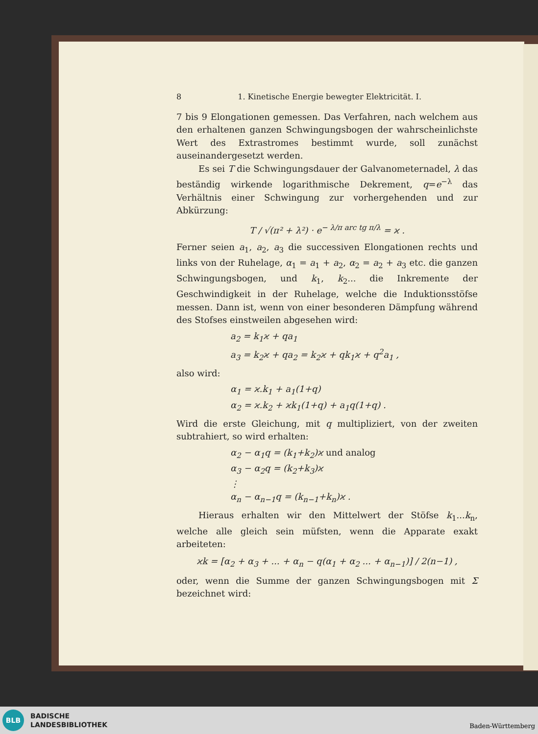8 1. Kinetische Energie bewegter Elektricität. I.
7 bis 9 Elongationen gemessen. Das Verfahren, nach welchem aus den erhaltenen ganzen Schwingungsbogen der wahrscheinlichste Wert des Extrastromes bestimmt wurde, soll zunächst auseinandergesetzt werden.
Es sei T die Schwingungsdauer der Galvanometernadel, λ das beständig wirkende logarithmische Dekrement, q=e<sup>−λ</sup> das Verhältnis einer Schwingung zur vorhergehenden und zur Abkürzung:
T / √(π² + λ²) · e<sup>− λ/π arc tg π/λ</sup> = ϰ .
Ferner seien a<sub>1</sub>, a<sub>2</sub>, a<sub>3</sub> die successiven Elongationen rechts und links von der Ruhelage, α<sub>1</sub> = a<sub>1</sub> + a<sub>2</sub>, α<sub>2</sub> = a<sub>2</sub> + a<sub>3</sub> etc. die ganzen Schwingungsbogen, und k<sub>1</sub>, k<sub>2</sub>... die Inkremente der Geschwindigkeit in der Ruhelage, welche die Induktionsstöfse messen. Dann ist, wenn von einer besonderen Dämpfung während des Stofses einstweilen abgesehen wird:
a<sub>2</sub> = k<sub>1</sub>ϰ + qa<sub>1</sub>
a<sub>3</sub> = k<sub>2</sub>ϰ + qa<sub>2</sub> = k<sub>2</sub>ϰ + qk<sub>1</sub>ϰ + q<sup>2</sup>a<sub>1</sub> ,
also wird:
α<sub>1</sub> = ϰ.k<sub>1</sub> + a<sub>1</sub>(1+q)
α<sub>2</sub> = ϰ.k<sub>2</sub> + ϰk<sub>1</sub>(1+q) + a<sub>1</sub>q(1+q) .
Wird die erste Gleichung, mit q multipliziert, von der zweiten subtrahiert, so wird erhalten:
α<sub>2</sub> − α<sub>1</sub>q = (k<sub>1</sub>+k<sub>2</sub>)ϰ und analog
α<sub>3</sub> − α<sub>2</sub>q = (k<sub>2</sub>+k<sub>3</sub>)ϰ
⋮
α<sub>n</sub> − α<sub>n−1</sub>q = (k<sub>n−1</sub>+k<sub>n</sub>)ϰ .
Hieraus erhalten wir den Mittelwert der Stöfse k<sub>1</sub>...k<sub>n</sub>, welche alle gleich sein müfsten, wenn die Apparate exakt arbeiteten:
ϰk = [α<sub>2</sub> + α<sub>3</sub> + ... + α<sub>n</sub> − q(α<sub>1</sub> + α<sub>2</sub> ... + α<sub>n−1</sub>)] / 2(n−1) ,
oder, wenn die Summe der ganzen Schwingungsbogen mit Σ bezeichnet wird:
BLB
BADISCHE
LANDESBIBLIOTHEK
Baden-Württemberg